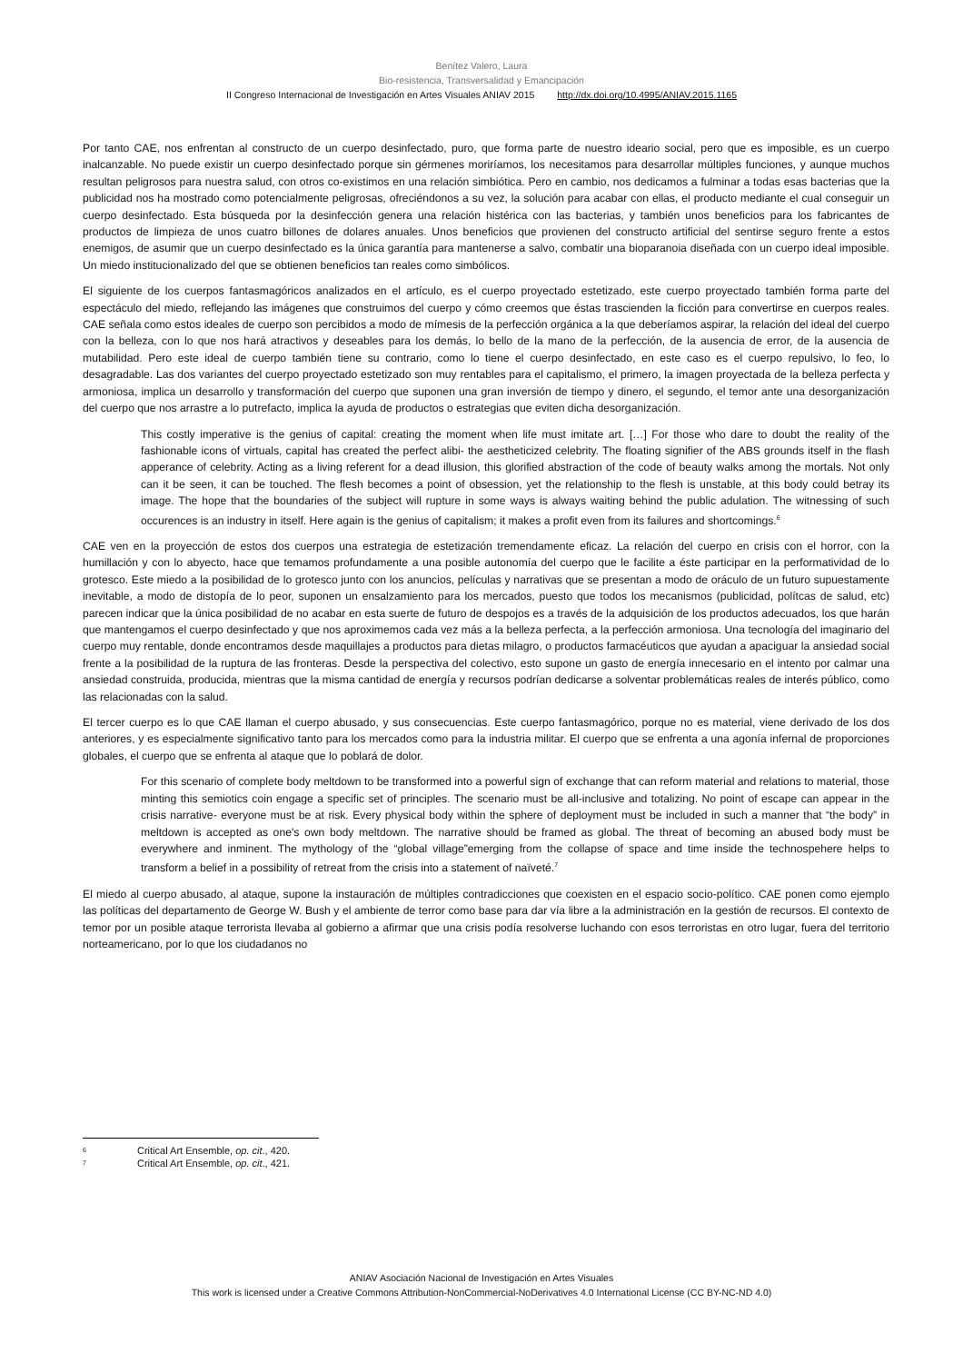Benítez Valero, Laura
Bio-resistencia, Transversalidad y Emancipación
II Congreso Internacional de Investigación en Artes Visuales ANIAV 2015 http://dx.doi.org/10.4995/ANIAV.2015.1165
Por tanto CAE, nos enfrentan al constructo de un cuerpo desinfectado, puro, que forma parte de nuestro ideario social, pero que es imposible, es un cuerpo inalcanzable. No puede existir un cuerpo desinfectado porque sin gérmenes moriríamos, los necesitamos para desarrollar múltiples funciones, y aunque muchos resultan peligrosos para nuestra salud, con otros co-existimos en una relación simbiótica. Pero en cambio, nos dedicamos a fulminar a todas esas bacterias que la publicidad nos ha mostrado como potencialmente peligrosas, ofreciéndonos a su vez, la solución para acabar con ellas, el producto mediante el cual conseguir un cuerpo desinfectado. Esta búsqueda por la desinfección genera una relación histérica con las bacterias, y también unos beneficios para los fabricantes de productos de limpieza de unos cuatro billones de dolares anuales. Unos beneficios que provienen del constructo artificial del sentirse seguro frente a estos enemigos, de asumir que un cuerpo desinfectado es la única garantía para mantenerse a salvo, combatir una bioparanoia diseñada con un cuerpo ideal imposible. Un miedo institucionalizado del que se obtienen beneficios tan reales como simbólicos.
El siguiente de los cuerpos fantasmagóricos analizados en el artículo, es el cuerpo proyectado estetizado, este cuerpo proyectado también forma parte del espectáculo del miedo, reflejando las imágenes que construimos del cuerpo y cómo creemos que éstas trascienden la ficción para convertirse en cuerpos reales. CAE señala como estos ideales de cuerpo son percibidos a modo de mímesis de la perfección orgánica a la que deberíamos aspirar, la relación del ideal del cuerpo con la belleza, con lo que nos hará atractivos y deseables para los demás, lo bello de la mano de la perfección, de la ausencia de error, de la ausencia de mutabilidad. Pero este ideal de cuerpo también tiene su contrario, como lo tiene el cuerpo desinfectado, en este caso es el cuerpo repulsivo, lo feo, lo desagradable. Las dos variantes del cuerpo proyectado estetizado son muy rentables para el capitalismo, el primero, la imagen proyectada de la belleza perfecta y armoniosa, implica un desarrollo y transformación del cuerpo que suponen una gran inversión de tiempo y dinero, el segundo, el temor ante una desorganización del cuerpo que nos arrastre a lo putrefacto, implica la ayuda de productos o estrategias que eviten dicha desorganización.
This costly imperative is the genius of capital: creating the moment when life must imitate art. […] For those who dare to doubt the reality of the fashionable icons of virtuals, capital has created the perfect alibi- the aestheticized celebrity. The floating signifier of the ABS grounds itself in the flash apperance of celebrity. Acting as a living referent for a dead illusion, this glorified abstraction of the code of beauty walks among the mortals. Not only can it be seen, it can be touched. The flesh becomes a point of obsession, yet the relationship to the flesh is unstable, at this body could betray its image. The hope that the boundaries of the subject will rupture in some ways is always waiting behind the public adulation. The witnessing of such occurences is an industry in itself. Here again is the genius of capitalism; it makes a profit even from its failures and shortcomings.<sup>6</sup>
CAE ven en la proyección de estos dos cuerpos una estrategia de estetización tremendamente eficaz. La relación del cuerpo en crisis con el horror, con la humillación y con lo abyecto, hace que temamos profundamente a una posible autonomía del cuerpo que le facilite a éste participar en la performatividad de lo grotesco. Este miedo a la posibilidad de lo grotesco junto con los anuncios, películas y narrativas que se presentan a modo de oráculo de un futuro supuestamente inevitable, a modo de distopía de lo peor, suponen un ensalzamiento para los mercados, puesto que todos los mecanismos (publicidad, polítcas de salud, etc) parecen indicar que la única posibilidad de no acabar en esta suerte de futuro de despojos es a través de la adquisición de los productos adecuados, los que harán que mantengamos el cuerpo desinfectado y que nos aproximemos cada vez más a la belleza perfecta, a la perfección armoniosa. Una tecnología del imaginario del cuerpo muy rentable, donde encontramos desde maquillajes a productos para dietas milagro, o productos farmacéuticos que ayudan a apaciguar la ansiedad social frente a la posibilidad de la ruptura de las fronteras. Desde la perspectiva del colectivo, esto supone un gasto de energía innecesario en el intento por calmar una ansiedad construida, producida, mientras que la misma cantidad de energía y recursos podrían dedicarse a solventar problemáticas reales de interés público, como las relacionadas con la salud.
El tercer cuerpo es lo que CAE llaman el cuerpo abusado, y sus consecuencias. Este cuerpo fantasmagórico, porque no es material, viene derivado de los dos anteriores, y es especialmente significativo tanto para los mercados como para la industria militar. El cuerpo que se enfrenta a una agonía infernal de proporciones globales, el cuerpo que se enfrenta al ataque que lo poblará de dolor.
For this scenario of complete body meltdown to be transformed into a powerful sign of exchange that can reform material and relations to material, those minting this semiotics coin engage a specific set of principles. The scenario must be all-inclusive and totalizing. No point of escape can appear in the crisis narrative- everyone must be at risk. Every physical body within the sphere of deployment must be included in such a manner that “the body” in meltdown is accepted as one's own body meltdown. The narrative should be framed as global. The threat of becoming an abused body must be everywhere and inminent. The mythology of the “global village”emerging from the collapse of space and time inside the technospehere helps to transform a belief in a possibility of retreat from the crisis into a statement of naïveté.<sup>7</sup>
El miedo al cuerpo abusado, al ataque, supone la instauración de múltiples contradicciones que coexisten en el espacio socio-político. CAE ponen como ejemplo las políticas del departamento de George W. Bush y el ambiente de terror como base para dar vía libre a la administración en la gestión de recursos. El contexto de temor por un posible ataque terrorista llevaba al gobierno a afirmar que una crisis podía resolverse luchando con esos terroristas en otro lugar, fuera del territorio norteamericano, por lo que los ciudadanos no
6 Critical Art Ensemble, op. cit., 420.
7 Critical Art Ensemble, op. cit., 421.
ANIAV Asociación Nacional de Investigación en Artes Visuales
This work is licensed under a Creative Commons Attribution-NonCommercial-NoDerivatives 4.0 International License (CC BY-NC-ND 4.0)